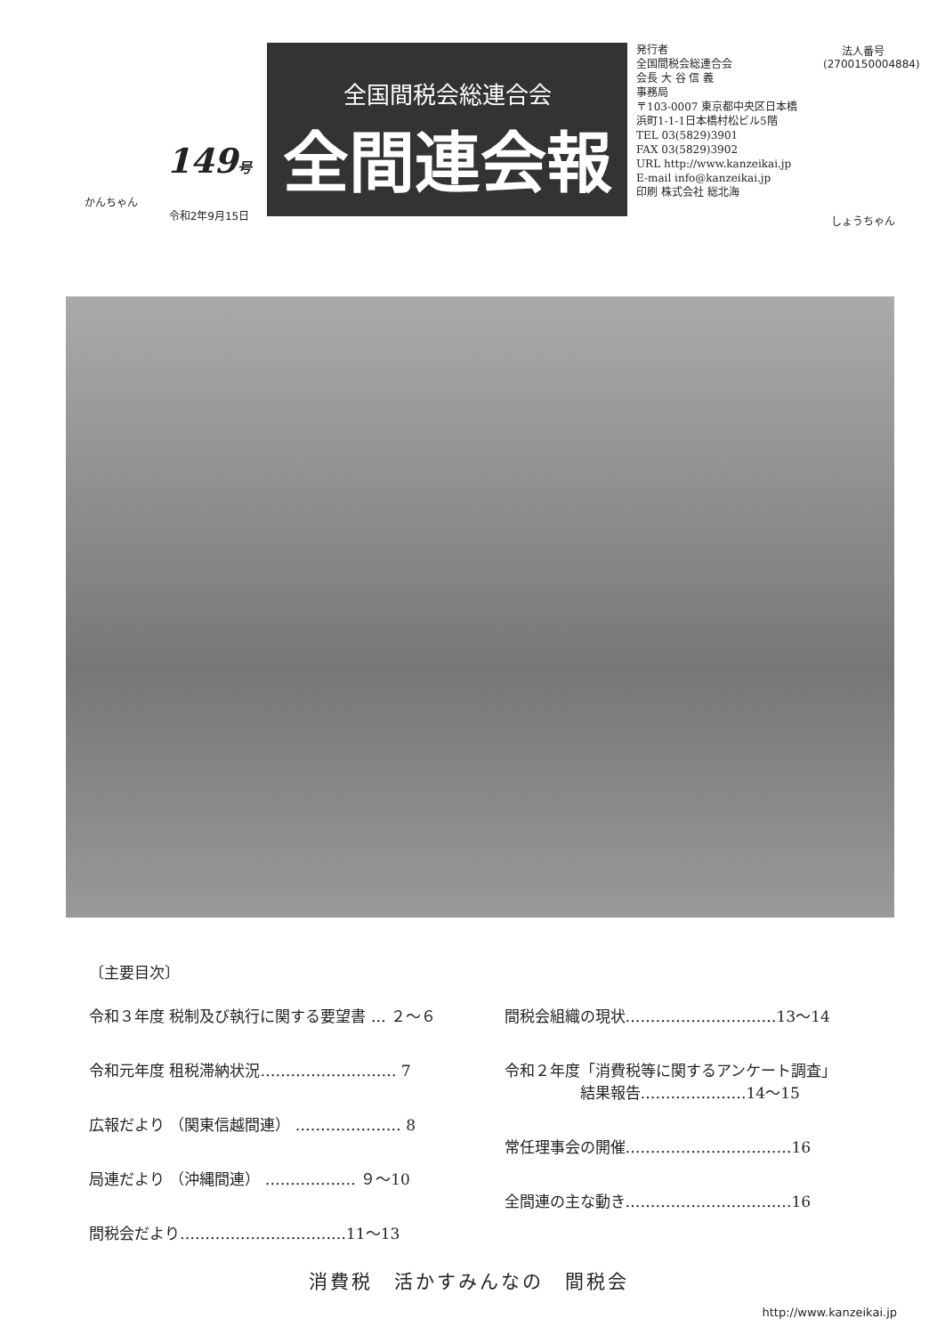かんちゃん
149号
令和2年9月15日
全国間税会総連合会
全間連会報
発行者
全国間税会総連合会
会長 大 谷 信 義
事務局
〒103-0007 東京都中央区日本橋
浜町1-1-1日本橋村松ビル5階
TEL 03(5829)3901
FAX 03(5829)3902
URL http://www.kanzeikai.jp
E-mail info@kanzeikai.jp
印刷 株式会社 総北海
法人番号
(2700150004884)
しょうちゃん
〔主要目次〕
令和３年度 税制及び執行に関する要望書 … ２～６
令和元年度 租税滞納状況……………………… 7
広報だより （関東信越間連） ………………… 8
局連だより （沖縄間連） ……………… ９～10
間税会だより……………………………11～13
間税会組織の現状…………………………13～14
令和２年度「消費税等に関するアンケート調査」
　　　　　結果報告…………………14～15
常任理事会の開催……………………………16
全間連の主な動き……………………………16
消費税　活かすみんなの　間税会
http://www.kanzeikai.jp